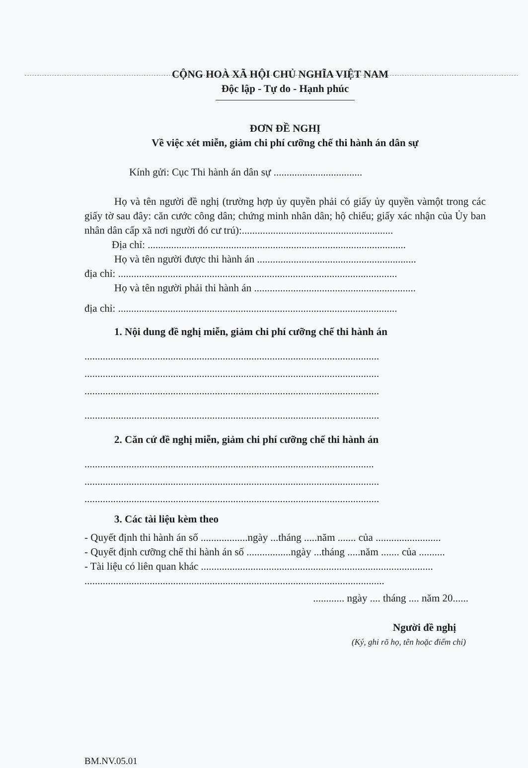CỘNG HOÀ XÃ HỘI CHỦ NGHĨA VIỆT NAM
Độc lập - Tự do - Hạnh phúc
ĐƠN ĐỀ NGHỊ
Về việc xét miễn, giảm chi phí cưỡng chế thi hành án dân sự
Kính gửi: Cục Thi hành án dân sự ..................................
Họ và tên người đề nghị (trường hợp ủy quyền phải có giấy ủy quyền vàmột trong các giấy tờ sau đây: căn cước công dân; chứng minh nhân dân; hộ chiếu; giấy xác nhận của Ủy ban nhân dân cấp xã nơi người đó cư trú):..........................................................
Địa chỉ: ...................................................................................................
Họ và tên người được thi hành án .............................................................
địa chỉ: ...........................................................................................................
Họ và tên người phải thi hành án ..............................................................
địa chỉ: ...........................................................................................................
1. Nội dung đề nghị miễn, giảm chi phí cưỡng chế thi hành án
.................................................................................................................
.................................................................................................................
.................................................................................................................
.................................................................................................................
2. Căn cứ đề nghị miễn, giảm chi phí cưỡng chế thi hành án
...............................................................................................................
.................................................................................................................
.................................................................................................................
3. Các tài liệu kèm theo
- Quyết định thi hành án số ..................ngày ...tháng .....năm ....... của .........................
- Quyết định cưỡng chế thi hành án số .................ngày ...tháng .....năm ....... của ..........
- Tài liệu có liên quan khác .........................................................................................
...................................................................................................................
............ ngày .... tháng .... năm 20......
Người đề nghị
(Ký, ghi rõ họ, tên hoặc điểm chỉ)
BM.NV.05.01